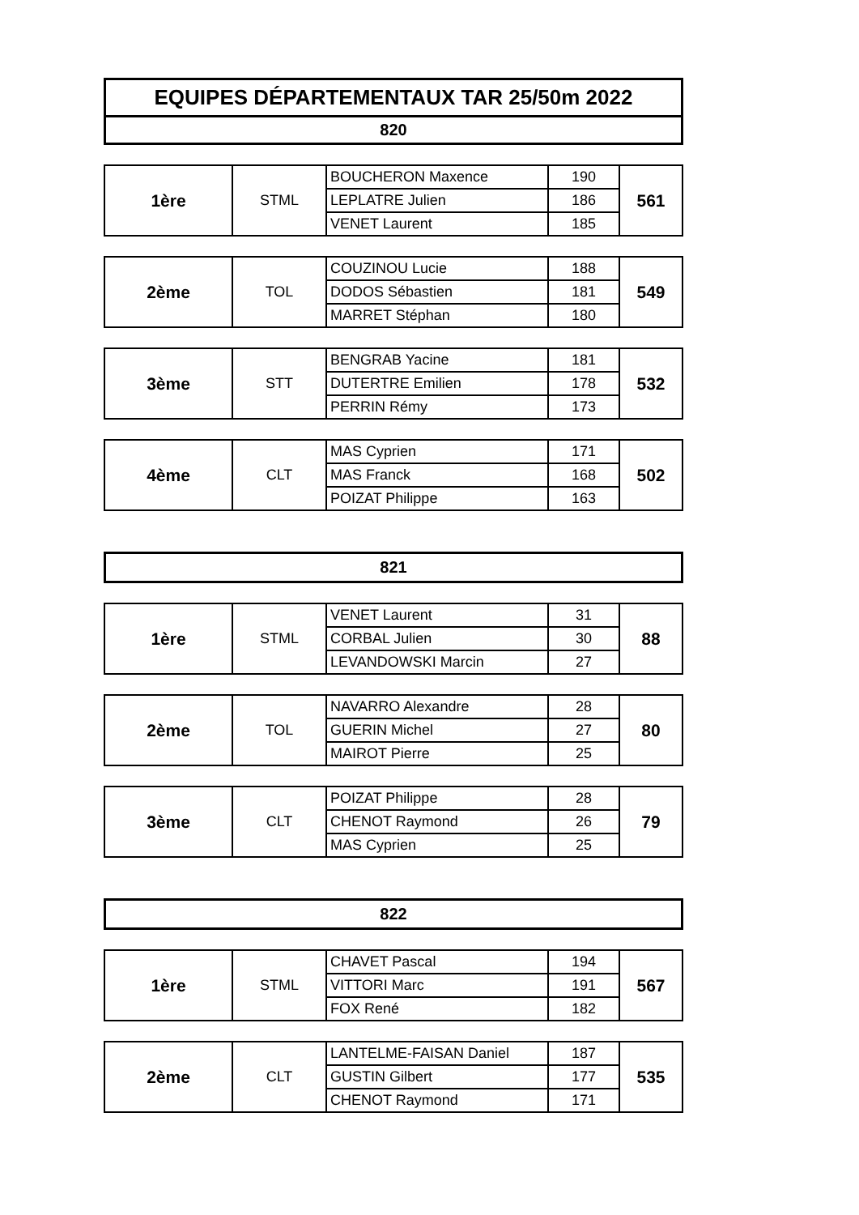EQUIPES DÉPARTEMENTAUX TAR 25/50m 2022
820
| 1ère | STML | BOUCHERON Maxence | 190 | 561 |
| | | LEPLATRE Julien | 186 | |
| | | VENET Laurent | 185 | |
| 2ème | TOL | COUZINOU Lucie | 188 | 549 |
| | | DODOS Sébastien | 181 | |
| | | MARRET Stéphan | 180 | |
| 3ème | STT | BENGRAB Yacine | 181 | 532 |
| | | DUTERTRE Emilien | 178 | |
| | | PERRIN Rémy | 173 | |
| 4ème | CLT | MAS Cyprien | 171 | 502 |
| | | MAS Franck | 168 | |
| | | POIZAT Philippe | 163 | |
821
| 1ère | STML | VENET Laurent | 31 | 88 |
| | | CORBAL Julien | 30 | |
| | | LEVANDOWSKI Marcin | 27 | |
| 2ème | TOL | NAVARRO Alexandre | 28 | 80 |
| | | GUERIN Michel | 27 | |
| | | MAIROT Pierre | 25 | |
| 3ème | CLT | POIZAT Philippe | 28 | 79 |
| | | CHENOT Raymond | 26 | |
| | | MAS Cyprien | 25 | |
822
| 1ère | STML | CHAVET Pascal | 194 | 567 |
| | | VITTORI Marc | 191 | |
| | | FOX René | 182 | |
| 2ème | CLT | LANTELME-FAISAN Daniel | 187 | 535 |
| | | GUSTIN Gilbert | 177 | |
| | | CHENOT Raymond | 171 | |